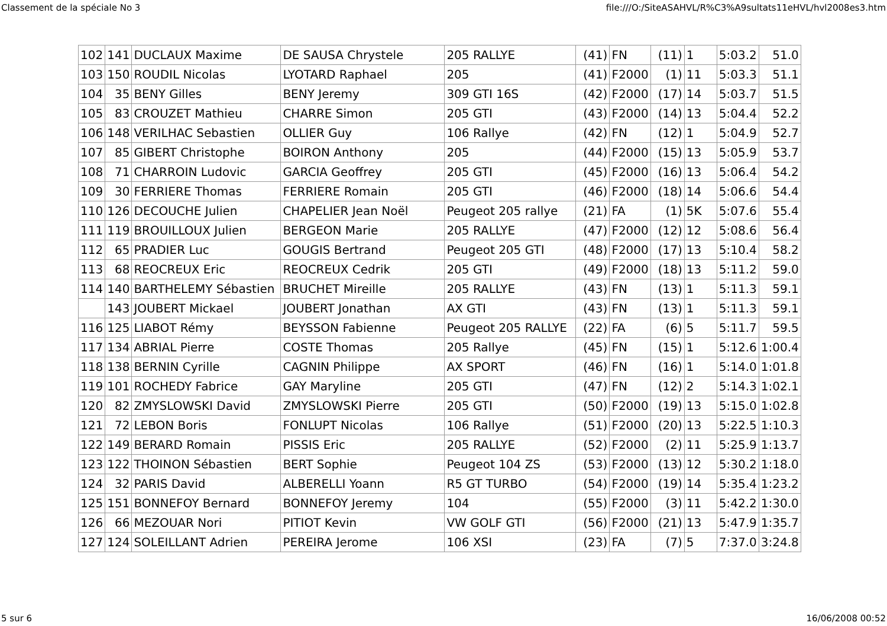Classement de la spéciale No 3 file:///O:/SiteASAHVL/R%C3%A9sultats11eHVL/hvl2008es3.htm
| 102 | 141 | DUCLAUX Maxime | DE SAUSA Chrystele | 205 RALLYE | (41) | FN | (11) | 1 | 5:03.2 | 51.0 |
| 103 | 150 | ROUDIL Nicolas | LYOTARD Raphael | 205 | (41) | F2000 | (1) | 11 | 5:03.3 | 51.1 |
| 104 | 35 | BENY Gilles | BENY Jeremy | 309 GTI 16S | (42) | F2000 | (17) | 14 | 5:03.7 | 51.5 |
| 105 | 83 | CROUZET Mathieu | CHARRE Simon | 205 GTI | (43) | F2000 | (14) | 13 | 5:04.4 | 52.2 |
| 106 | 148 | VERILHAC Sebastien | OLLIER Guy | 106 Rallye | (42) | FN | (12) | 1 | 5:04.9 | 52.7 |
| 107 | 85 | GIBERT Christophe | BOIRON Anthony | 205 | (44) | F2000 | (15) | 13 | 5:05.9 | 53.7 |
| 108 | 71 | CHARROIN Ludovic | GARCIA Geoffrey | 205 GTI | (45) | F2000 | (16) | 13 | 5:06.4 | 54.2 |
| 109 | 30 | FERRIERE Thomas | FERRIERE Romain | 205 GTI | (46) | F2000 | (18) | 14 | 5:06.6 | 54.4 |
| 110 | 126 | DECOUCHE Julien | CHAPELIER Jean Noël | Peugeot 205 rallye | (21) | FA | (1) | 5K | 5:07.6 | 55.4 |
| 111 | 119 | BROUILLOUX Julien | BERGEON Marie | 205 RALLYE | (47) | F2000 | (12) | 12 | 5:08.6 | 56.4 |
| 112 | 65 | PRADIER Luc | GOUGIS Bertrand | Peugeot 205 GTI | (48) | F2000 | (17) | 13 | 5:10.4 | 58.2 |
| 113 | 68 | REOCREUX Eric | REOCREUX Cedrik | 205 GTI | (49) | F2000 | (18) | 13 | 5:11.2 | 59.0 |
| 114 | 140 | BARTHELEMY Sébastien | BRUCHET Mireille | 205 RALLYE | (43) | FN | (13) | 1 | 5:11.3 | 59.1 |
| | 143 | JOUBERT Mickael | JOUBERT Jonathan | AX GTI | (43) | FN | (13) | 1 | 5:11.3 | 59.1 |
| 116 | 125 | LIABOT Rémy | BEYSSON Fabienne | Peugeot 205 RALLYE | (22) | FA | (6) | 5 | 5:11.7 | 59.5 |
| 117 | 134 | ABRIAL Pierre | COSTE Thomas | 205 Rallye | (45) | FN | (15) | 1 | 5:12.6 | 1:00.4 |
| 118 | 138 | BERNIN Cyrille | CAGNIN Philippe | AX SPORT | (46) | FN | (16) | 1 | 5:14.0 | 1:01.8 |
| 119 | 101 | ROCHEDY Fabrice | GAY Maryline | 205 GTI | (47) | FN | (12) | 2 | 5:14.3 | 1:02.1 |
| 120 | 82 | ZMYSLOWSKI David | ZMYSLOWSKI Pierre | 205 GTI | (50) | F2000 | (19) | 13 | 5:15.0 | 1:02.8 |
| 121 | 72 | LEBON Boris | FONLUPT Nicolas | 106 Rallye | (51) | F2000 | (20) | 13 | 5:22.5 | 1:10.3 |
| 122 | 149 | BERARD Romain | PISSIS Eric | 205 RALLYE | (52) | F2000 | (2) | 11 | 5:25.9 | 1:13.7 |
| 123 | 122 | THOINON Sébastien | BERT Sophie | Peugeot 104 ZS | (53) | F2000 | (13) | 12 | 5:30.2 | 1:18.0 |
| 124 | 32 | PARIS David | ALBERELLI Yoann | R5 GT TURBO | (54) | F2000 | (19) | 14 | 5:35.4 | 1:23.2 |
| 125 | 151 | BONNEFOY Bernard | BONNEFOY Jeremy | 104 | (55) | F2000 | (3) | 11 | 5:42.2 | 1:30.0 |
| 126 | 66 | MEZOUAR Nori | PITIOT Kevin | VW GOLF GTI | (56) | F2000 | (21) | 13 | 5:47.9 | 1:35.7 |
| 127 | 124 | SOLEILLANT Adrien | PEREIRA Jerome | 106 XSI | (23) | FA | (7) | 5 | 7:37.0 | 3:24.8 |
5 sur 6 16/06/2008 00:52